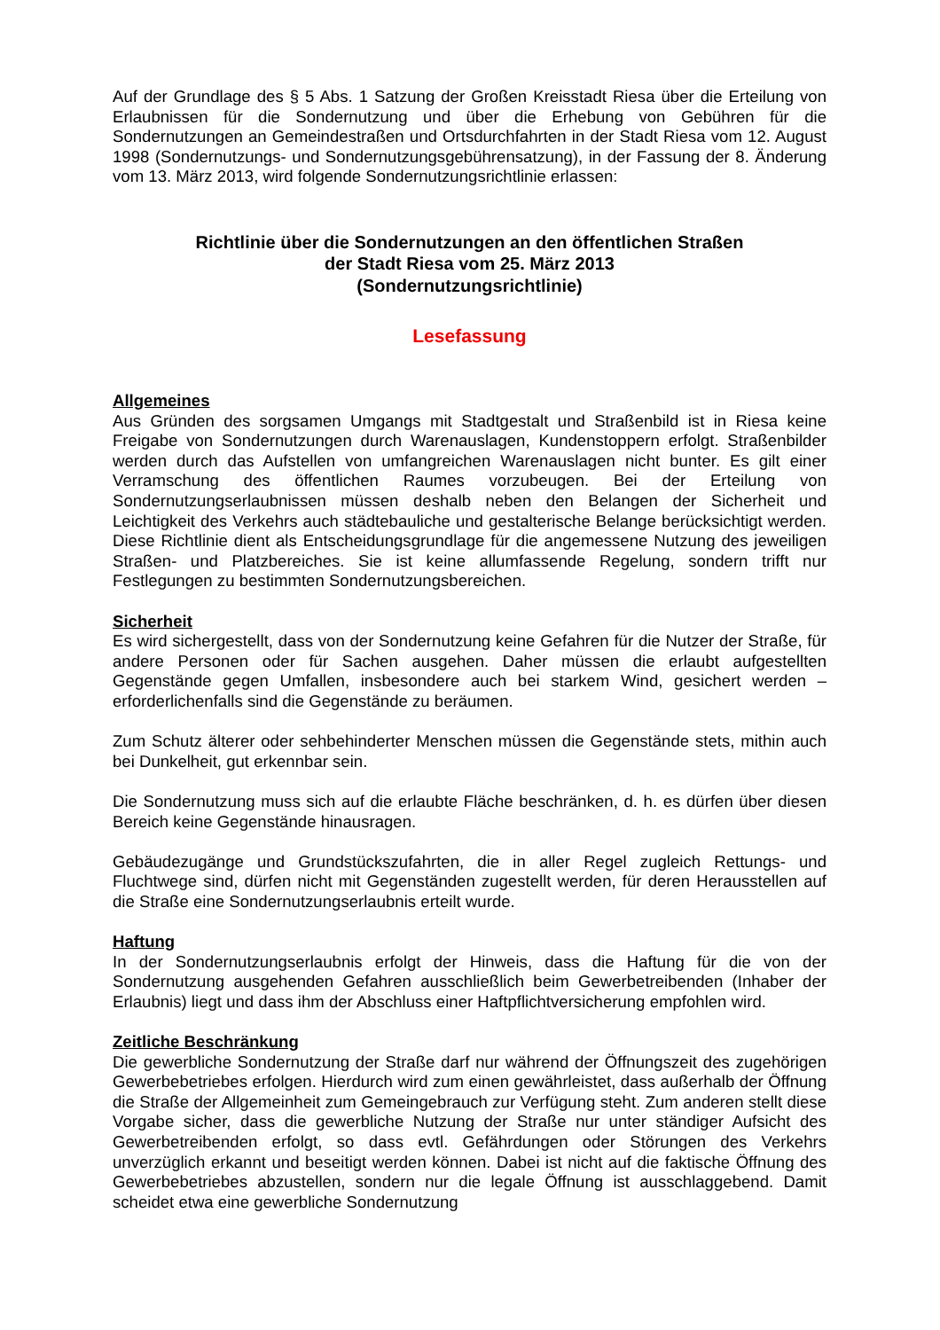Auf der Grundlage des § 5 Abs. 1 Satzung der Großen Kreisstadt Riesa über die Erteilung von Erlaubnissen für die Sondernutzung und über die Erhebung von Gebühren für die Sondernutzungen an Gemeindestraßen und Ortsdurchfahrten in der Stadt Riesa vom 12. August 1998 (Sondernutzungs- und Sondernutzungsgebührensatzung), in der Fassung der 8. Änderung vom 13. März 2013, wird folgende Sondernutzungsrichtlinie erlassen:
Richtlinie über die Sondernutzungen an den öffentlichen Straßen
der Stadt Riesa vom 25. März 2013
(Sondernutzungsrichtlinie)
Lesefassung
Allgemeines
Aus Gründen des sorgsamen Umgangs mit Stadtgestalt und Straßenbild ist in Riesa keine Freigabe von Sondernutzungen durch Warenauslagen, Kundenstoppern erfolgt. Straßenbilder werden durch das Aufstellen von umfangreichen Warenauslagen nicht bunter. Es gilt einer Verramschung des öffentlichen Raumes vorzubeugen. Bei der Erteilung von Sondernutzungserlaubnissen müssen deshalb neben den Belangen der Sicherheit und Leichtigkeit des Verkehrs auch städtebauliche und gestalterische Belange berücksichtigt werden. Diese Richtlinie dient als Entscheidungsgrundlage für die angemessene Nutzung des jeweiligen Straßen- und Platzbereiches. Sie ist keine allumfassende Regelung, sondern trifft nur Festlegungen zu bestimmten Sondernutzungsbereichen.
Sicherheit
Es wird sichergestellt, dass von der Sondernutzung keine Gefahren für die Nutzer der Straße, für andere Personen oder für Sachen ausgehen. Daher müssen die erlaubt aufgestellten Gegenstände gegen Umfallen, insbesondere auch bei starkem Wind, gesichert werden – erforderlichenfalls sind die Gegenstände zu beräumen.
Zum Schutz älterer oder sehbehinderter Menschen müssen die Gegenstände stets, mithin auch bei Dunkelheit, gut erkennbar sein.
Die Sondernutzung muss sich auf die erlaubte Fläche beschränken, d. h. es dürfen über diesen Bereich keine Gegenstände hinausragen.
Gebäudezugänge und Grundstückszufahrten, die in aller Regel zugleich Rettungs- und Fluchtwege sind, dürfen nicht mit Gegenständen zugestellt werden, für deren Herausstellen auf die Straße eine Sondernutzungserlaubnis erteilt wurde.
Haftung
In der Sondernutzungserlaubnis erfolgt der Hinweis, dass die Haftung für die von der Sondernutzung ausgehenden Gefahren ausschließlich beim Gewerbetreibenden (Inhaber der Erlaubnis) liegt und dass ihm der Abschluss einer Haftpflichtversicherung empfohlen wird.
Zeitliche Beschränkung
Die gewerbliche Sondernutzung der Straße darf nur während der Öffnungszeit des zugehörigen Gewerbebetriebes erfolgen. Hierdurch wird zum einen gewährleistet, dass außerhalb der Öffnung die Straße der Allgemeinheit zum Gemeingebrauch zur Verfügung steht. Zum anderen stellt diese Vorgabe sicher, dass die gewerbliche Nutzung der Straße nur unter ständiger Aufsicht des Gewerbetreibenden erfolgt, so dass evtl. Gefährdungen oder Störungen des Verkehrs unverzüglich erkannt und beseitigt werden können. Dabei ist nicht auf die faktische Öffnung des Gewerbebetriebes abzustellen, sondern nur die legale Öffnung ist ausschlaggebend. Damit scheidet etwa eine gewerbliche Sondernutzung